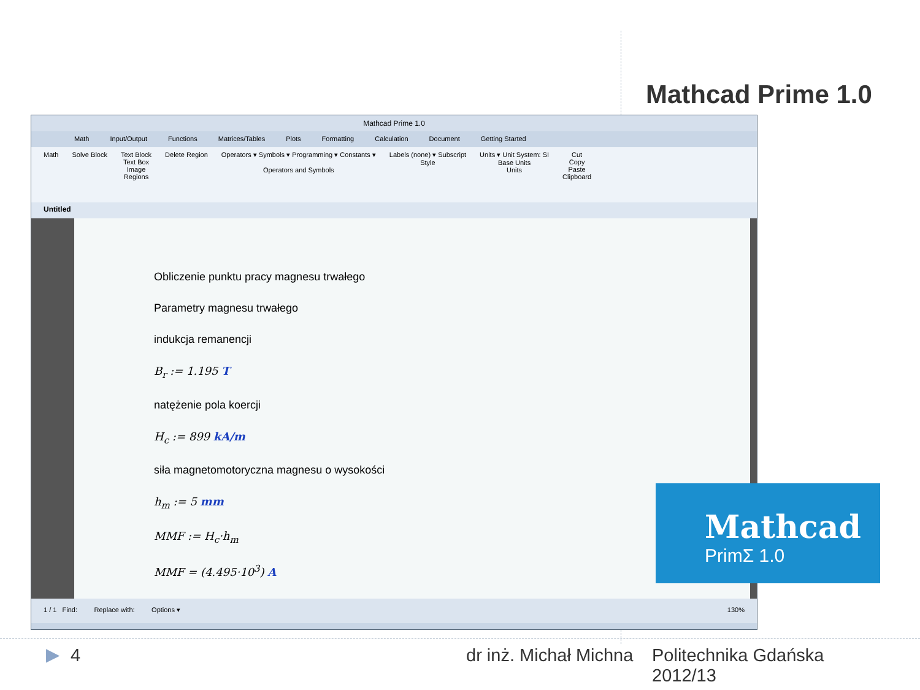Mathcad Prime 1.0
Mathcad Prime 1.0
Math Input/Output Functions Matrices/Tables Plots Formatting Calculation Document Getting Started
Math Solve Block Text Block
Text Box
Image
Regions
Delete Region Operators ▾ Symbols ▾ Programming ▾ Constants ▾
Operators and Symbols
Labels (none) ▾ Subscript
Style
Units ▾ Unit System: SI
Base Units
Units
Cut
Copy
Paste
Clipboard
Untitled
Obliczenie punktu pracy magnesu trwałego
Parametry magnesu trwałego
indukcja remanencji
B<sub>r</sub> := 1.195 T
natężenie pola koercji
H<sub>c</sub> := 899 kA/m
siła magnetomotoryczna magnesu o wysokości
h<sub>m</sub> := 5 mm
MMF := H<sub>c</sub>·h<sub>m</sub>
MMF = (4.495·10<sup>3</sup>) A
1 / 1 Find: Replace with: Options ▾ 130%
Mathcad
PrimΣ 1.0
▶ 4 dr inż. Michał Michna
Politechnika Gdańska
2012/13